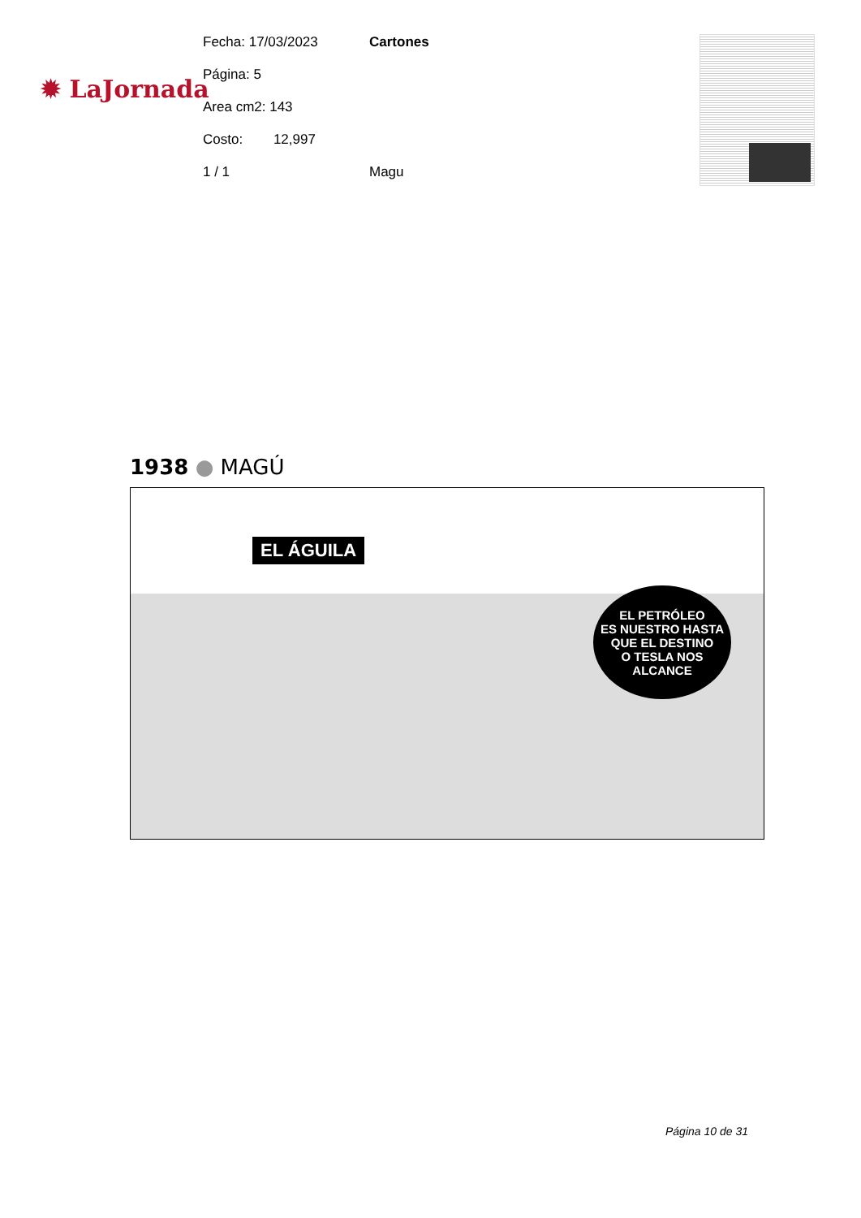✹ LaJornada
Fecha: 17/03/2023 Cartones
Página: 5
Area cm2: 143
Costo: 12,997
1 / 1 Magu
1938 ● MAGÚ
EL ÁGUILA
EL PETRÓLEO
ES NUESTRO HASTA
QUE EL DESTINO
O TESLA NOS
ALCANCE
Página 10 de 31